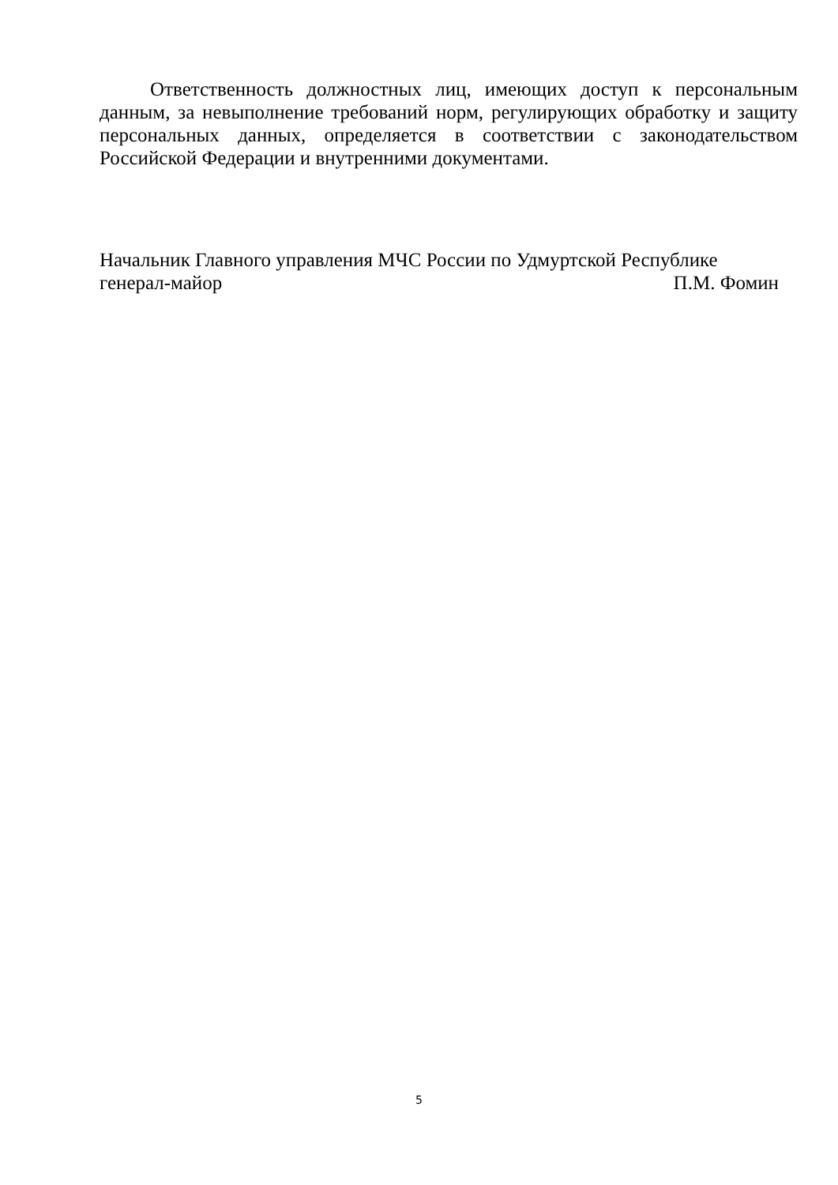Ответственность должностных лиц, имеющих доступ к персональным данным, за невыполнение требований норм, регулирующих обработку и защиту персональных данных, определяется в соответствии с законодательством Российской Федерации и внутренними документами.
Начальник Главного управления МЧС России по Удмуртской Республике
генерал-майор П.М. Фомин
5